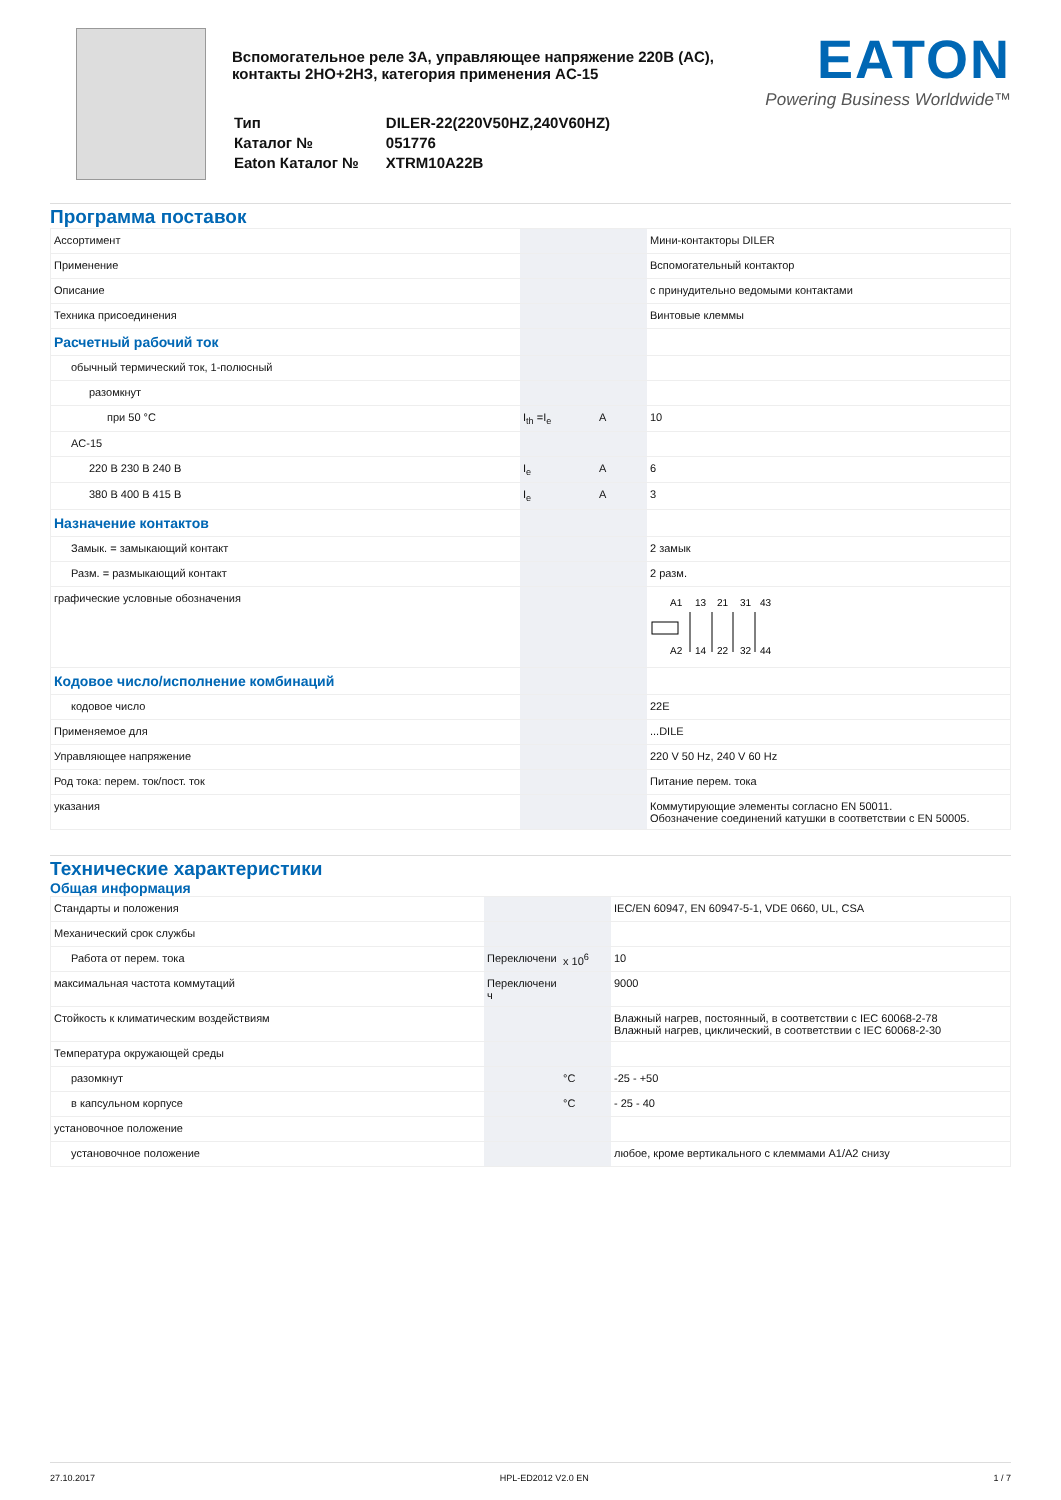Вспомогательное реле 3A, управляющее напряжение 220В (AC), контакты 2НО+2НЗ, категория применения AC-15
| Тип | DILER-22(220V50HZ,240V60HZ) |
| Каталог № | 051776 |
| Eaton Каталог № | XTRM10A22B |
EATON
Powering Business Worldwide™
Программа поставок
| Ассортимент | | | Мини-контакторы DILER |
| Применение | | | Вспомогательный контактор |
| Описание | | | с принудительно ведомыми контактами |
| Техника присоединения | | | Винтовые клеммы |
| Расчетный рабочий ток | | | |
| обычный термический ток, 1-полюсный | | | |
| разомкнут | | | |
| при 50 °C | I<sub>th</sub> =I<sub>e</sub> | A | 10 |
| AC-15 | | | |
| 220 В 230 В 240 В | I<sub>e</sub> | A | 6 |
| 380 В 400 В 415 В | I<sub>e</sub> | A | 3 |
| Назначение контактов | | | |
| Замык. = замыкающий контакт | | | 2 замык |
| Разм. = размыкающий контакт | | | 2 разм. |
| графические условные обозначения | | | A1 13 21 31 43 A2 14 22 32 44 |
| Кодовое число/исполнение комбинаций | | | |
| кодовое число | | | 22E |
| Применяемое для | | | ...DILE |
| Управляющее напряжение | | | 220 V 50 Hz, 240 V 60 Hz |
| Род тока: перем. ток/пост. ток | | | Питание перем. тока |
| указания | | | Коммутирующие элементы согласно EN 50011. Обозначение соединений катушки в соответствии с EN 50005. |
Технические характеристики
Общая информация
| Стандарты и положения | | | IEC/EN 60947, EN 60947-5-1, VDE 0660, UL, CSA |
| Механический срок службы | | | |
| Работа от перем. тока | Переключени | x 10<sup>6</sup> | 10 |
| максимальная частота коммутаций | Переключени ч | | 9000 |
| Стойкость к климатическим воздействиям | | | Влажный нагрев, постоянный, в соответствии с IEC 60068-2-78 Влажный нагрев, циклический, в соответствии с IEC 60068-2-30 |
| Температура окружающей среды | | | |
| разомкнут | | °C | -25 - +50 |
| в капсульном корпусе | | °C | - 25 - 40 |
| установочное положение | | | |
| установочное положение | | | любое, кроме вертикального с клеммами A1/A2 снизу |
27.10.2017 HPL-ED2012 V2.0 EN 1 / 7